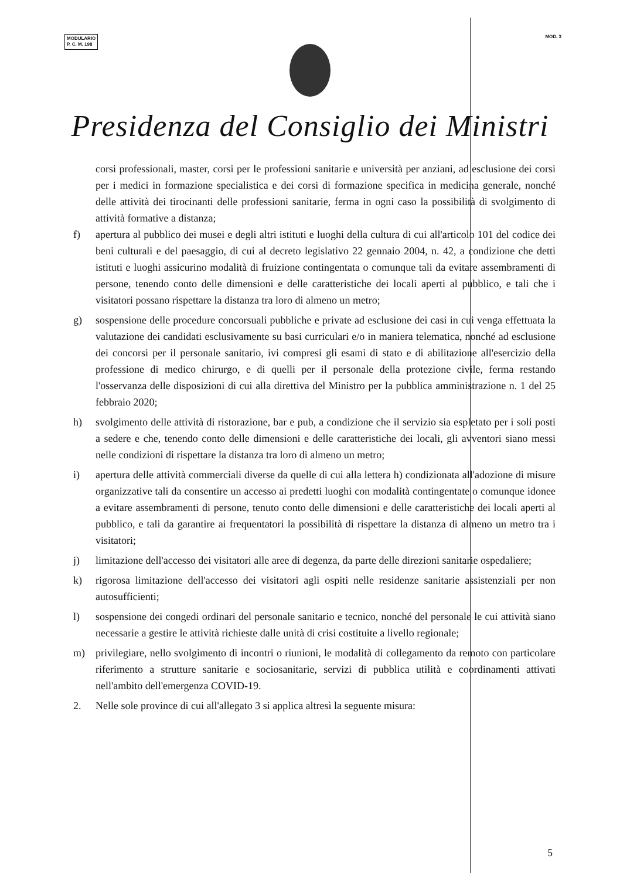MODULARIO
P. C. M. 198
MOD. 3
Presidenza del Consiglio dei Ministri
corsi professionali, master, corsi per le professioni sanitarie e università per anziani, ad esclusione dei corsi per i medici in formazione specialistica e dei corsi di formazione specifica in medicina generale, nonché delle attività dei tirocinanti delle professioni sanitarie, ferma in ogni caso la possibilità di svolgimento di attività formative a distanza;
f) apertura al pubblico dei musei e degli altri istituti e luoghi della cultura di cui all'articolo 101 del codice dei beni culturali e del paesaggio, di cui al decreto legislativo 22 gennaio 2004, n. 42, a condizione che detti istituti e luoghi assicurino modalità di fruizione contingentata o comunque tali da evitare assembramenti di persone, tenendo conto delle dimensioni e delle caratteristiche dei locali aperti al pubblico, e tali che i visitatori possano rispettare la distanza tra loro di almeno un metro;
g) sospensione delle procedure concorsuali pubbliche e private ad esclusione dei casi in cui venga effettuata la valutazione dei candidati esclusivamente su basi curriculari e/o in maniera telematica, nonché ad esclusione dei concorsi per il personale sanitario, ivi compresi gli esami di stato e di abilitazione all'esercizio della professione di medico chirurgo, e di quelli per il personale della protezione civile, ferma restando l'osservanza delle disposizioni di cui alla direttiva del Ministro per la pubblica amministrazione n. 1 del 25 febbraio 2020;
h) svolgimento delle attività di ristorazione, bar e pub, a condizione che il servizio sia espletato per i soli posti a sedere e che, tenendo conto delle dimensioni e delle caratteristiche dei locali, gli avventori siano messi nelle condizioni di rispettare la distanza tra loro di almeno un metro;
i) apertura delle attività commerciali diverse da quelle di cui alla lettera h) condizionata all'adozione di misure organizzative tali da consentire un accesso ai predetti luoghi con modalità contingentate o comunque idonee a evitare assembramenti di persone, tenuto conto delle dimensioni e delle caratteristiche dei locali aperti al pubblico, e tali da garantire ai frequentatori la possibilità di rispettare la distanza di almeno un metro tra i visitatori;
j) limitazione dell'accesso dei visitatori alle aree di degenza, da parte delle direzioni sanitarie ospedaliere;
k) rigorosa limitazione dell'accesso dei visitatori agli ospiti nelle residenze sanitarie assistenziali per non autosufficienti;
l) sospensione dei congedi ordinari del personale sanitario e tecnico, nonché del personale le cui attività siano necessarie a gestire le attività richieste dalle unità di crisi costituite a livello regionale;
m) privilegiare, nello svolgimento di incontri o riunioni, le modalità di collegamento da remoto con particolare riferimento a strutture sanitarie e sociosanitarie, servizi di pubblica utilità e coordinamenti attivati nell'ambito dell'emergenza COVID-19.
2. Nelle sole province di cui all'allegato 3 si applica altresì la seguente misura:
5